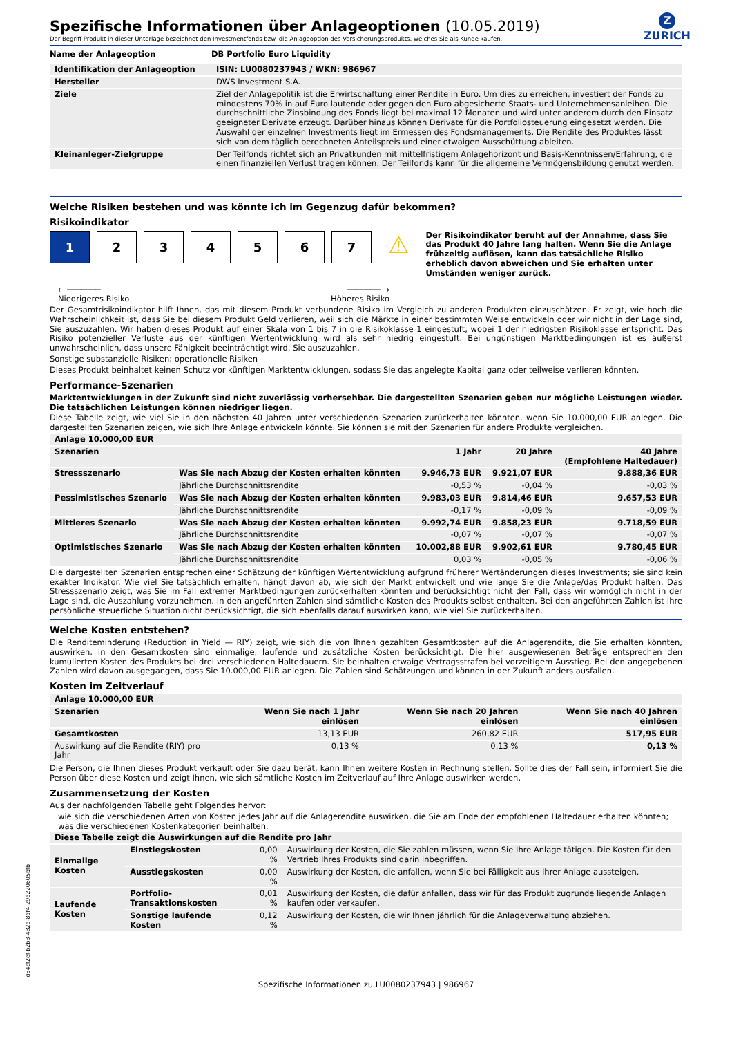Z
ZURICH
Spezifische Informationen über Anlageoptionen (10.05.2019)
Der Begriff Produkt in dieser Unterlage bezeichnet den Investmentfonds bzw. die Anlageoption des Versicherungsprodukts, welches Sie als Kunde kaufen.
| Name der Anlageoption | DB Portfolio Euro Liquidity |
| --- | --- |
| Identifikation der Anlageoption | ISIN: LU0080237943 / WKN: 986967 |
| --- | --- |
| Hersteller | DWS Investment S.A. |
| Ziele | Ziel der Anlagepolitik ist die Erwirtschaftung einer Rendite in Euro. Um dies zu erreichen, investiert der Fonds zu mindestens 70% in auf Euro lautende oder gegen den Euro abgesicherte Staats- und Unternehmensanleihen. Die durchschnittliche Zinsbindung des Fonds liegt bei maximal 12 Monaten und wird unter anderem durch den Einsatz geeigneter Derivate erzeugt. Darüber hinaus können Derivate für die Portfoliosteuerung eingesetzt werden. Die Auswahl der einzelnen Investments liegt im Ermessen des Fondsmanagements. Die Rendite des Produktes lässt sich von dem täglich berechneten Anteilspreis und einer etwaigen Ausschüttung ableiten. |
| Kleinanleger-Zielgruppe | Der Teilfonds richtet sich an Privatkunden mit mittelfristigem Anlagehorizont und Basis-Kenntnissen/Erfahrung, die einen finanziellen Verlust tragen können. Der Teilfonds kann für die allgemeine Vermögensbildung genutzt werden. |
Welche Risiken bestehen und was könnte ich im Gegenzug dafür bekommen?
Risikoindikator
1 2 3 4 5 6 7
⚠
Der Risikoindikator beruht auf der Annahme, dass Sie das Produkt 40 Jahre lang halten. Wenn Sie die Anlage frühzeitig auflösen, kann das tatsächliche Risiko erheblich davon abweichen und Sie erhalten unter Umständen weniger zurück.
← ───────
Niedrigeres Risiko
─────── →
Höheres Risiko
Der Gesamtrisikoindikator hilft Ihnen, das mit diesem Produkt verbundene Risiko im Vergleich zu anderen Produkten einzuschätzen. Er zeigt, wie hoch die Wahrscheinlichkeit ist, dass Sie bei diesem Produkt Geld verlieren, weil sich die Märkte in einer bestimmten Weise entwickeln oder wir nicht in der Lage sind, Sie auszuzahlen. Wir haben dieses Produkt auf einer Skala von 1 bis 7 in die Risikoklasse 1 eingestuft, wobei 1 der niedrigsten Risikoklasse entspricht. Das Risiko potenzieller Verluste aus der künftigen Wertentwicklung wird als sehr niedrig eingestuft. Bei ungünstigen Marktbedingungen ist es äußerst unwahrscheinlich, dass unsere Fähigkeit beeinträchtigt wird, Sie auszuzahlen.
Sonstige substanzielle Risiken: operationelle Risiken
Dieses Produkt beinhaltet keinen Schutz vor künftigen Marktentwicklungen, sodass Sie das angelegte Kapital ganz oder teilweise verlieren könnten.
Performance-Szenarien
Marktentwicklungen in der Zukunft sind nicht zuverlässig vorhersehbar. Die dargestellten Szenarien geben nur mögliche Leistungen wieder. Die tatsächlichen Leistungen können niedriger liegen.
Diese Tabelle zeigt, wie viel Sie in den nächsten 40 Jahren unter verschiedenen Szenarien zurückerhalten könnten, wenn Sie 10.000,00 EUR anlegen. Die dargestellten Szenarien zeigen, wie sich Ihre Anlage entwickeln könnte. Sie können sie mit den Szenarien für andere Produkte vergleichen.
| Anlage 10.000,00 EUR | | | | |
| --- | --- | --- | --- | --- |
| Szenarien | | 1 Jahr | 20 Jahre | 40 Jahre (Empfohlene Haltedauer) |
| Stressszenario | Was Sie nach Abzug der Kosten erhalten könnten | 9.946,73 EUR | 9.921,07 EUR | 9.888,36 EUR |
| | Jährliche Durchschnittsrendite | -0,53 % | -0,04 % | -0,03 % |
| Pessimistisches Szenario | Was Sie nach Abzug der Kosten erhalten könnten | 9.983,03 EUR | 9.814,46 EUR | 9.657,53 EUR |
| | Jährliche Durchschnittsrendite | -0,17 % | -0,09 % | -0,09 % |
| Mittleres Szenario | Was Sie nach Abzug der Kosten erhalten könnten | 9.992,74 EUR | 9.858,23 EUR | 9.718,59 EUR |
| | Jährliche Durchschnittsrendite | -0,07 % | -0,07 % | -0,07 % |
| Optimistisches Szenario | Was Sie nach Abzug der Kosten erhalten könnten | 10.002,88 EUR | 9.902,61 EUR | 9.780,45 EUR |
| | Jährliche Durchschnittsrendite | 0,03 % | -0,05 % | -0,06 % |
Die dargestellten Szenarien entsprechen einer Schätzung der künftigen Wertentwicklung aufgrund früherer Wertänderungen dieses Investments; sie sind kein exakter Indikator. Wie viel Sie tatsächlich erhalten, hängt davon ab, wie sich der Markt entwickelt und wie lange Sie die Anlage/das Produkt halten. Das Stressszenario zeigt, was Sie im Fall extremer Marktbedingungen zurückerhalten könnten und berücksichtigt nicht den Fall, dass wir womöglich nicht in der Lage sind, die Auszahlung vorzunehmen. In den angeführten Zahlen sind sämtliche Kosten des Produkts selbst enthalten. Bei den angeführten Zahlen ist Ihre persönliche steuerliche Situation nicht berücksichtigt, die sich ebenfalls darauf auswirken kann, wie viel Sie zurückerhalten.
Welche Kosten entstehen?
Die Renditeminderung (Reduction in Yield — RIY) zeigt, wie sich die von Ihnen gezahlten Gesamtkosten auf die Anlagerendite, die Sie erhalten könnten, auswirken. In den Gesamtkosten sind einmalige, laufende und zusätzliche Kosten berücksichtigt. Die hier ausgewiesenen Beträge entsprechen den kumulierten Kosten des Produkts bei drei verschiedenen Haltedauern. Sie beinhalten etwaige Vertragsstrafen bei vorzeitigem Ausstieg. Bei den angegebenen Zahlen wird davon ausgegangen, dass Sie 10.000,00 EUR anlegen. Die Zahlen sind Schätzungen und können in der Zukunft anders ausfallen.
Kosten im Zeitverlauf
| Anlage 10.000,00 EUR | | | |
| --- | --- | --- | --- |
| Szenarien | Wenn Sie nach 1 Jahr einlösen | Wenn Sie nach 20 Jahren einlösen | Wenn Sie nach 40 Jahren einlösen |
| Gesamtkosten | 13,13 EUR | 260,82 EUR | 517,95 EUR |
| Auswirkung auf die Rendite (RIY) pro Jahr | 0,13 % | 0,13 % | 0,13 % |
Die Person, die Ihnen dieses Produkt verkauft oder Sie dazu berät, kann Ihnen weitere Kosten in Rechnung stellen. Sollte dies der Fall sein, informiert Sie die Person über diese Kosten und zeigt Ihnen, wie sich sämtliche Kosten im Zeitverlauf auf Ihre Anlage auswirken werden.
Zusammensetzung der Kosten
Aus der nachfolgenden Tabelle geht Folgendes hervor:
wie sich die verschiedenen Arten von Kosten jedes Jahr auf die Anlagerendite auswirken, die Sie am Ende der empfohlenen Haltedauer erhalten könnten;
was die verschiedenen Kostenkategorien beinhalten.
| Diese Tabelle zeigt die Auswirkungen auf die Rendite pro Jahr | | | |
| --- | --- | --- | --- |
| Einmalige Kosten | Einstiegskosten | 0,00 % | Auswirkung der Kosten, die Sie zahlen müssen, wenn Sie Ihre Anlage tätigen. Die Kosten für den Vertrieb Ihres Produkts sind darin inbegriffen. |
| | Ausstiegskosten | 0,00 % | Auswirkung der Kosten, die anfallen, wenn Sie bei Fälligkeit aus Ihrer Anlage aussteigen. |
| Laufende Kosten | Portfolio-Transaktionskosten | 0,01 % | Auswirkung der Kosten, die dafür anfallen, dass wir für das Produkt zugrunde liegende Anlagen kaufen oder verkaufen. |
| | Sonstige laufende Kosten | 0,12 % | Auswirkung der Kosten, die wir Ihnen jährlich für die Anlageverwaltung abziehen. |
Spezifische Informationen zu LU0080237943 | 986967
d54cf2ef-b2b3-482a-8af4-29d220605bfb